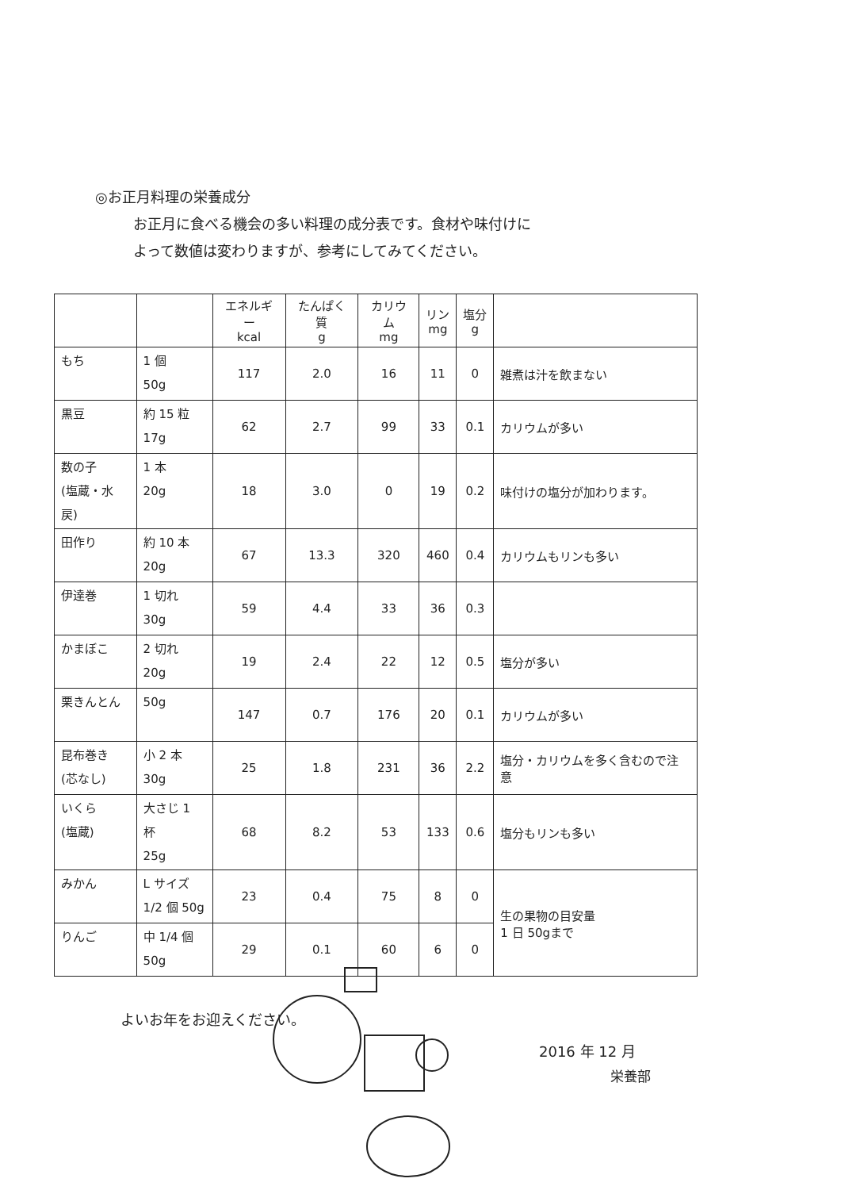◎お正月料理の栄養成分
お正月に食べる機会の多い料理の成分表です。食材や味付けに
よって数値は変わりますが、参考にしてみてください。
| | | エネルギー kcal | たんぱく質 g | カリウム mg | リン mg | 塩分 g | |
| もち | 1 個 50g | 117 | 2.0 | 16 | 11 | 0 | 雑煮は汁を飲まない |
| 黒豆 | 約 15 粒 17g | 62 | 2.7 | 99 | 33 | 0.1 | カリウムが多い |
| 数の子 (塩蔵・水戻) | 1 本 20g | 18 | 3.0 | 0 | 19 | 0.2 | 味付けの塩分が加わります。 |
| 田作り | 約 10 本 20g | 67 | 13.3 | 320 | 460 | 0.4 | カリウムもリンも多い |
| 伊達巻 | 1 切れ 30g | 59 | 4.4 | 33 | 36 | 0.3 | |
| かまぼこ | 2 切れ 20g | 19 | 2.4 | 22 | 12 | 0.5 | 塩分が多い |
| 栗きんとん | 50g | 147 | 0.7 | 176 | 20 | 0.1 | カリウムが多い |
| 昆布巻き (芯なし) | 小 2 本 30g | 25 | 1.8 | 231 | 36 | 2.2 | 塩分・カリウムを多く含むので注意 |
| いくら (塩蔵) | 大さじ 1 杯 25g | 68 | 8.2 | 53 | 133 | 0.6 | 塩分もリンも多い |
| みかん | L サイズ 1/2 個 50g | 23 | 0.4 | 75 | 8 | 0 | 生の果物の目安量 1 日 50gまで |
| りんご | 中 1/4 個 50g | 29 | 0.1 | 60 | 6 | 0 | |
よいお年をお迎えください。
2016 年 12 月
栄養部